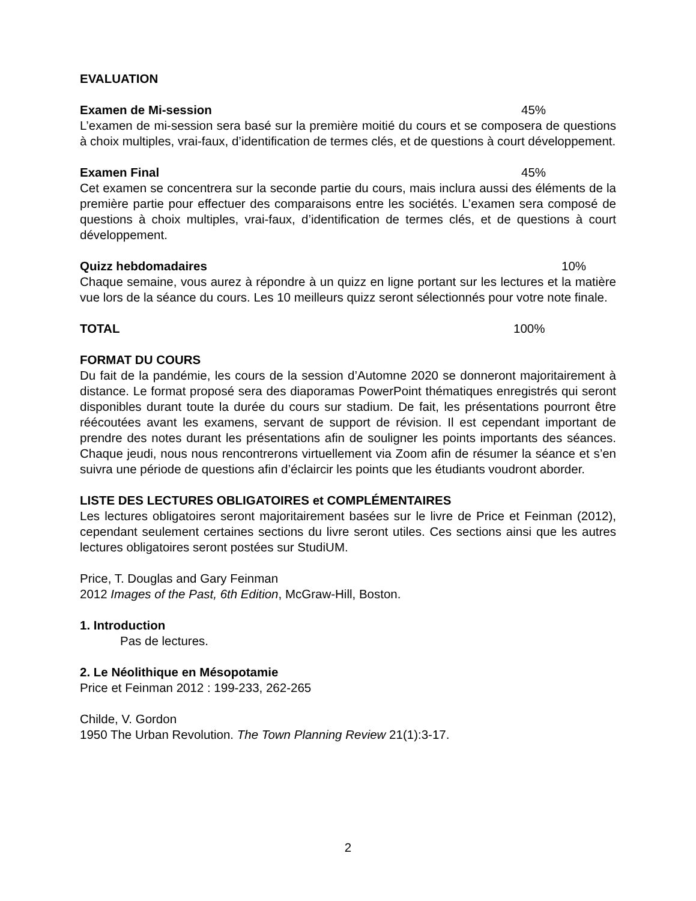EVALUATION
Examen de Mi-session 45%
L’examen de mi-session sera basé sur la première moitié du cours et se composera de questions à choix multiples, vrai-faux, d’identification de termes clés, et de questions à court développement.
Examen Final 45%
Cet examen se concentrera sur la seconde partie du cours, mais inclura aussi des éléments de la première partie pour effectuer des comparaisons entre les sociétés. L’examen sera composé de questions à choix multiples, vrai-faux, d’identification de termes clés, et de questions à court développement.
Quizz hebdomadaires 10%
Chaque semaine, vous aurez à répondre à un quizz en ligne portant sur les lectures et la matière vue lors de la séance du cours. Les 10 meilleurs quizz seront sélectionnés pour votre note finale.
TOTAL 100%
FORMAT DU COURS
Du fait de la pandémie, les cours de la session d’Automne 2020 se donneront majoritairement à distance. Le format proposé sera des diaporamas PowerPoint thématiques enregistrés qui seront disponibles durant toute la durée du cours sur stadium. De fait, les présentations pourront être réécoutées avant les examens, servant de support de révision. Il est cependant important de prendre des notes durant les présentations afin de souligner les points importants des séances. Chaque jeudi, nous nous rencontrerons virtuellement via Zoom afin de résumer la séance et s’en suivra une période de questions afin d’éclaircir les points que les étudiants voudront aborder.
LISTE DES LECTURES OBLIGATOIRES et COMPLÉMENTAIRES
Les lectures obligatoires seront majoritairement basées sur le livre de Price et Feinman (2012), cependant seulement certaines sections du livre seront utiles. Ces sections ainsi que les autres lectures obligatoires seront postées sur StudiUM.
Price, T. Douglas and Gary Feinman
2012 Images of the Past, 6th Edition, McGraw-Hill, Boston.
1. Introduction
Pas de lectures.
2. Le Néolithique en Mésopotamie
Price et Feinman 2012 : 199-233, 262-265
Childe, V. Gordon
1950 The Urban Revolution. The Town Planning Review 21(1):3-17.
2